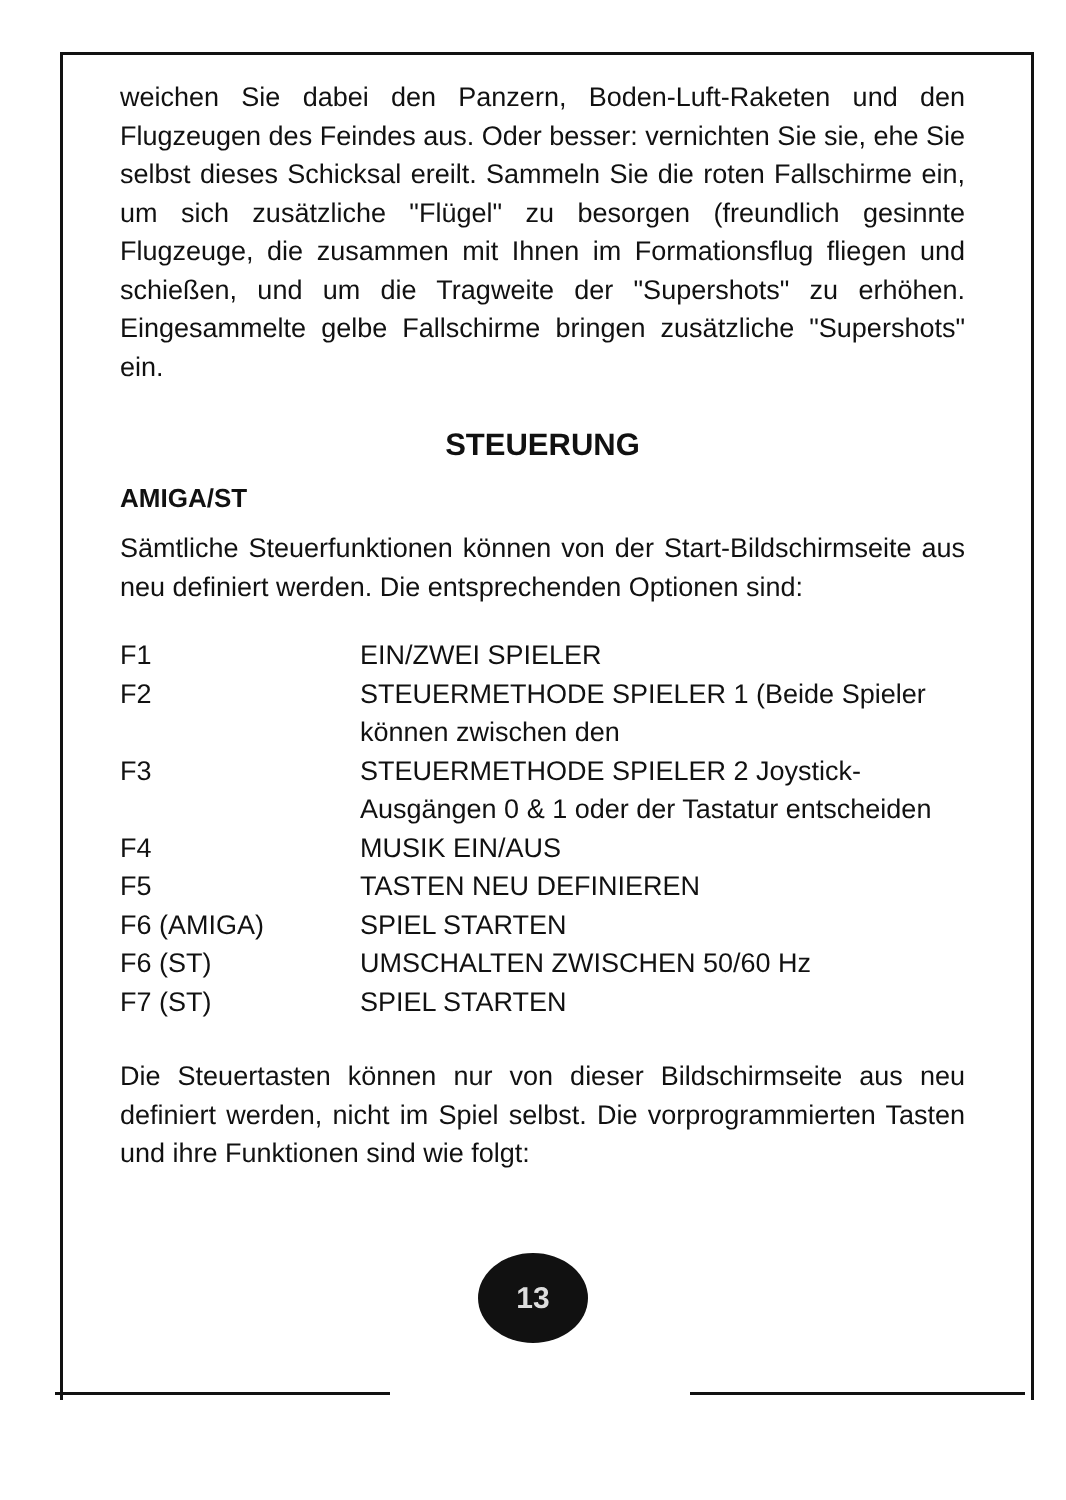weichen Sie dabei den Panzern, Boden-Luft-Raketen und den Flugzeugen des Feindes aus. Oder besser: vernichten Sie sie, ehe Sie selbst dieses Schicksal ereilt. Sammeln Sie die roten Fallschirme ein, um sich zusätzliche "Flügel" zu besorgen (freundlich gesinnte Flugzeuge, die zusammen mit Ihnen im Formationsflug fliegen und schießen, und um die Tragweite der "Supershots" zu erhöhen. Eingesammelte gelbe Fallschirme bringen zusätzliche "Supershots" ein.
STEUERUNG
AMIGA/ST
Sämtliche Steuerfunktionen können von der Start-Bildschirmseite aus neu definiert werden. Die entsprechenden Optionen sind:
| F1 | EIN/ZWEI SPIELER |
| F2 | STEUERMETHODE SPIELER 1 (Beide Spieler können zwischen den |
| F3 | STEUERMETHODE SPIELER 2 Joystick-Ausgängen 0 & 1 oder der Tastatur entscheiden |
| F4 | MUSIK EIN/AUS |
| F5 | TASTEN NEU DEFINIEREN |
| F6 (AMIGA) | SPIEL STARTEN |
| F6 (ST) | UMSCHALTEN ZWISCHEN 50/60 Hz |
| F7 (ST) | SPIEL STARTEN |
Die Steuertasten können nur von dieser Bildschirmseite aus neu definiert werden, nicht im Spiel selbst. Die vorprogrammierten Tasten und ihre Funktionen sind wie folgt:
13